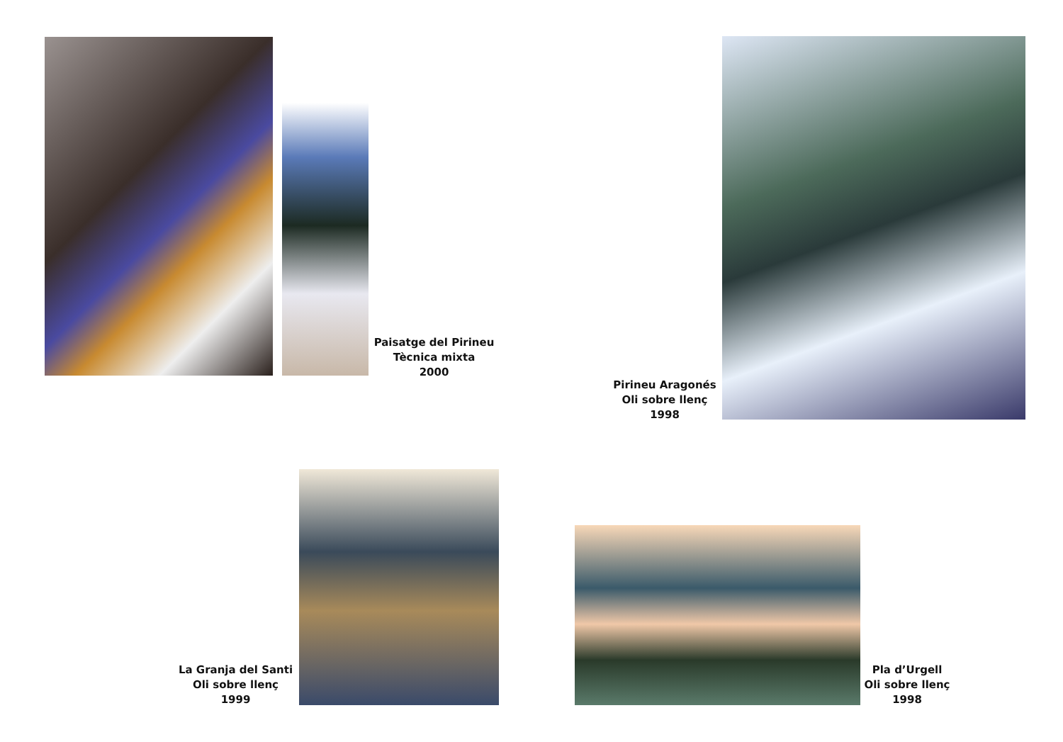Paisatge del Pirineu
Tècnica mixta
2000
Pirineu Aragonés
Oli sobre llenç
1998
La Granja del Santi
Oli sobre llenç
1999
Pla d’Urgell
Oli sobre llenç
1998